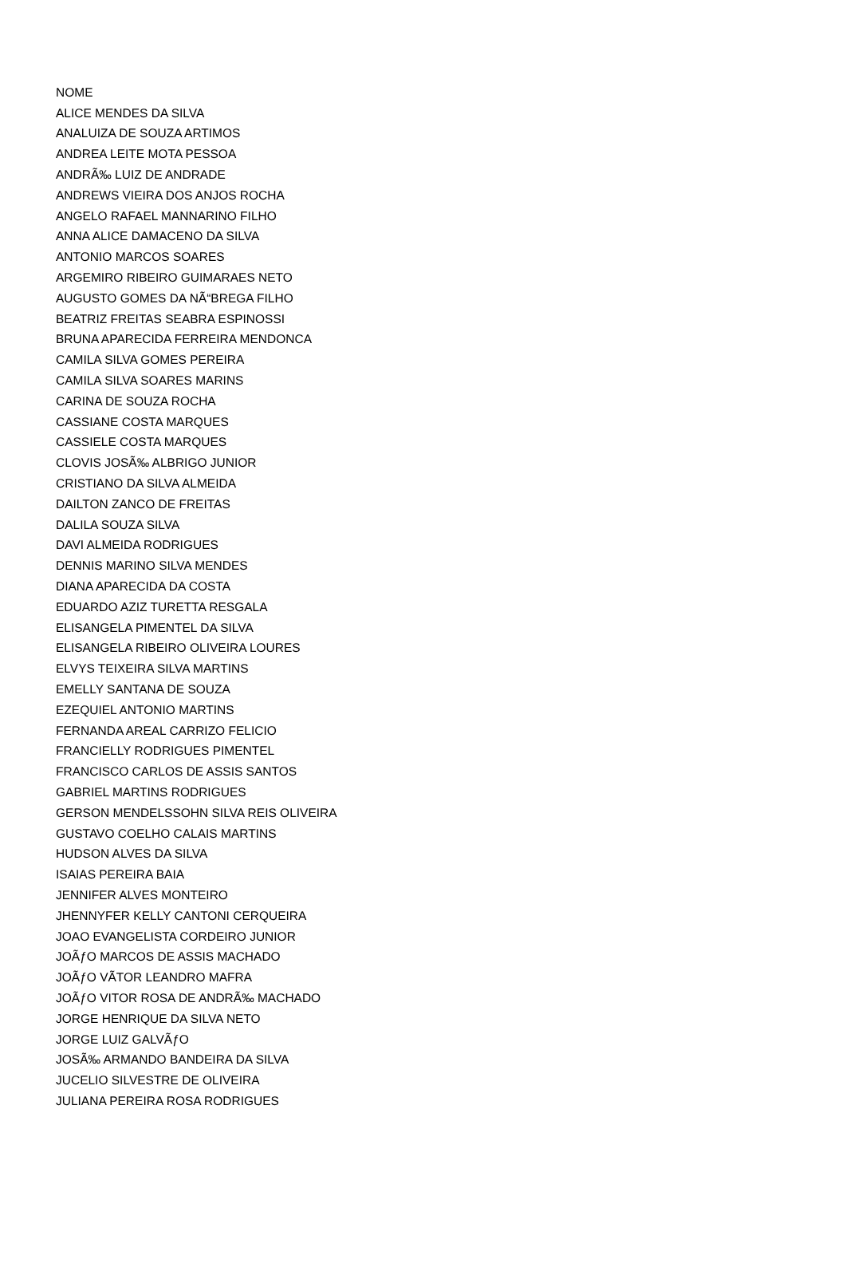| NOME |
| --- |
| ALICE MENDES DA SILVA |
| ANALUIZA DE SOUZA ARTIMOS |
| ANDREA LEITE MOTA PESSOA |
| ANDRÃ‰ LUIZ DE ANDRADE |
| ANDREWS VIEIRA DOS ANJOS ROCHA |
| ANGELO RAFAEL MANNARINO FILHO |
| ANNA ALICE DAMACENO DA SILVA |
| ANTONIO MARCOS SOARES |
| ARGEMIRO RIBEIRO GUIMARAES NETO |
| AUGUSTO GOMES DA NÃ“BREGA FILHO |
| BEATRIZ FREITAS SEABRA ESPINOSSI |
| BRUNA APARECIDA FERREIRA MENDONCA |
| CAMILA SILVA GOMES PEREIRA |
| CAMILA SILVA SOARES MARINS |
| CARINA DE SOUZA ROCHA |
| CASSIANE COSTA MARQUES |
| CASSIELE COSTA MARQUES |
| CLOVIS JOSÃ‰ ALBRIGO JUNIOR |
| CRISTIANO DA SILVA ALMEIDA |
| DAILTON ZANCO DE FREITAS |
| DALILA SOUZA SILVA |
| DAVI ALMEIDA RODRIGUES |
| DENNIS MARINO SILVA MENDES |
| DIANA APARECIDA DA COSTA |
| EDUARDO AZIZ TURETTA RESGALA |
| ELISANGELA PIMENTEL DA SILVA |
| ELISANGELA RIBEIRO OLIVEIRA LOURES |
| ELVYS TEIXEIRA SILVA MARTINS |
| EMELLY SANTANA DE SOUZA |
| EZEQUIEL ANTONIO MARTINS |
| FERNANDA AREAL CARRIZO FELICIO |
| FRANCIELLY RODRIGUES PIMENTEL |
| FRANCISCO CARLOS DE ASSIS SANTOS |
| GABRIEL MARTINS RODRIGUES |
| GERSON MENDELSSOHN SILVA REIS OLIVEIRA |
| GUSTAVO COELHO CALAIS MARTINS |
| HUDSON ALVES DA SILVA |
| ISAIAS PEREIRA BAIA |
| JENNIFER ALVES MONTEIRO |
| JHENNYFER KELLY CANTONI CERQUEIRA |
| JOAO EVANGELISTA CORDEIRO JUNIOR |
| JOÃƒO MARCOS DE ASSIS MACHADO |
| JOÃƒO VÃTOR LEANDRO MAFRA |
| JOÃƒO VITOR ROSA DE ANDRÃ‰ MACHADO |
| JORGE HENRIQUE DA SILVA NETO |
| JORGE LUIZ GALVÃƒO |
| JOSÃ‰ ARMANDO BANDEIRA DA SILVA |
| JUCELIO SILVESTRE DE OLIVEIRA |
| JULIANA PEREIRA ROSA RODRIGUES |